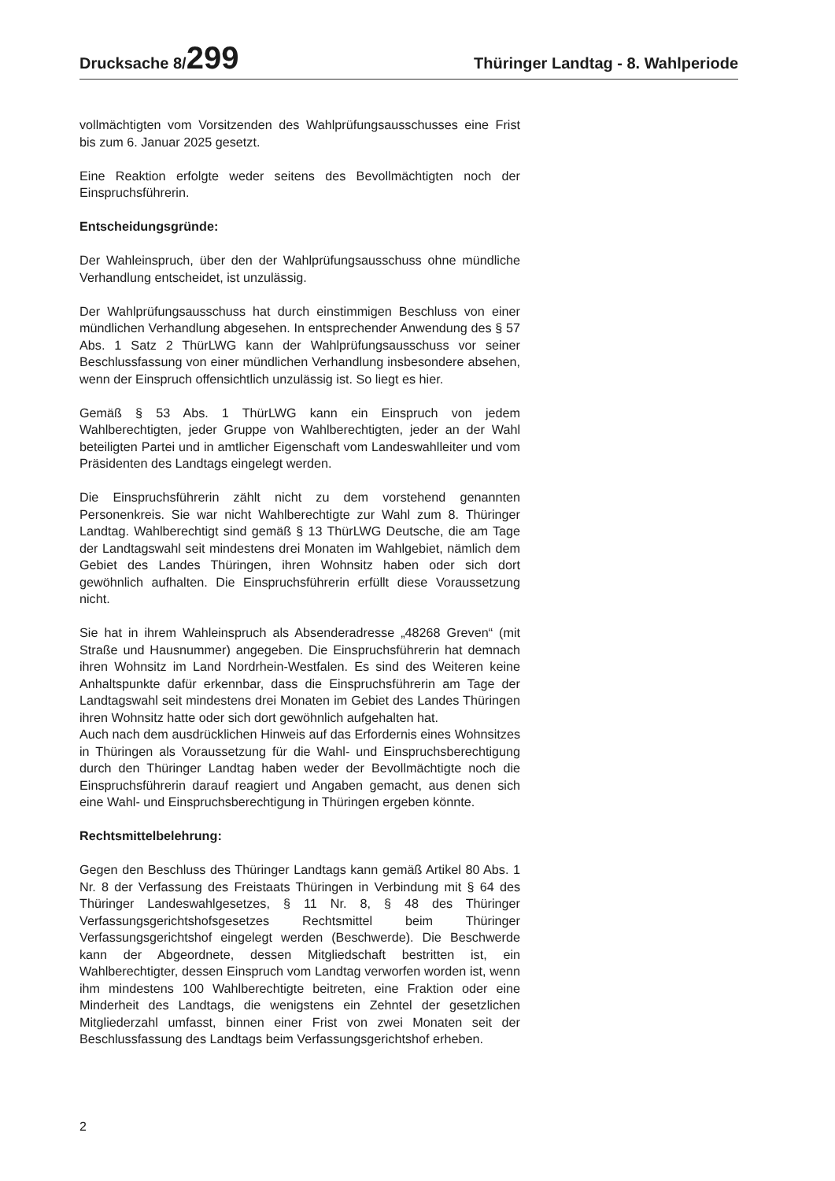Drucksache 8/299
Thüringer Landtag - 8. Wahlperiode
vollmächtigten vom Vorsitzenden des Wahlprüfungsausschusses eine Frist bis zum 6. Januar 2025 gesetzt.
Eine Reaktion erfolgte weder seitens des Bevollmächtigten noch der Einspruchsführerin.
Entscheidungsgründe:
Der Wahleinspruch, über den der Wahlprüfungsausschuss ohne mündliche Verhandlung entscheidet, ist unzulässig.
Der Wahlprüfungsausschuss hat durch einstimmigen Beschluss von einer mündlichen Verhandlung abgesehen. In entsprechender Anwendung des § 57 Abs. 1 Satz 2 ThürLWG kann der Wahlprüfungsausschuss vor seiner Beschlussfassung von einer mündlichen Verhandlung insbesondere absehen, wenn der Einspruch offensichtlich unzulässig ist. So liegt es hier.
Gemäß § 53 Abs. 1 ThürLWG kann ein Einspruch von jedem Wahlberechtigten, jeder Gruppe von Wahlberechtigten, jeder an der Wahl beteiligten Partei und in amtlicher Eigenschaft vom Landeswahlleiter und vom Präsidenten des Landtags eingelegt werden.
Die Einspruchsführerin zählt nicht zu dem vorstehend genannten Personenkreis. Sie war nicht Wahlberechtigte zur Wahl zum 8. Thüringer Landtag. Wahlberechtigt sind gemäß § 13 ThürLWG Deutsche, die am Tage der Landtagswahl seit mindestens drei Monaten im Wahlgebiet, nämlich dem Gebiet des Landes Thüringen, ihren Wohnsitz haben oder sich dort gewöhnlich aufhalten. Die Einspruchsführerin erfüllt diese Voraussetzung nicht.
Sie hat in ihrem Wahleinspruch als Absenderadresse „48268 Greven“ (mit Straße und Hausnummer) angegeben. Die Einspruchsführerin hat demnach ihren Wohnsitz im Land Nordrhein-Westfalen. Es sind des Weiteren keine Anhaltspunkte dafür erkennbar, dass die Einspruchsführerin am Tage der Landtagswahl seit mindestens drei Monaten im Gebiet des Landes Thüringen ihren Wohnsitz hatte oder sich dort gewöhnlich aufgehalten hat.
Auch nach dem ausdrücklichen Hinweis auf das Erfordernis eines Wohnsitzes in Thüringen als Voraussetzung für die Wahl- und Einspruchsberechtigung durch den Thüringer Landtag haben weder der Bevollmächtigte noch die Einspruchsführerin darauf reagiert und Angaben gemacht, aus denen sich eine Wahl- und Einspruchsberechtigung in Thüringen ergeben könnte.
Rechtsmittelbelehrung:
Gegen den Beschluss des Thüringer Landtags kann gemäß Artikel 80 Abs. 1 Nr. 8 der Verfassung des Freistaats Thüringen in Verbindung mit § 64 des Thüringer Landeswahlgesetzes, § 11 Nr. 8, § 48 des Thüringer Verfassungsgerichtshofsgesetzes Rechtsmittel beim Thüringer Verfassungsgerichtshof eingelegt werden (Beschwerde). Die Beschwerde kann der Abgeordnete, dessen Mitgliedschaft bestritten ist, ein Wahlberechtigter, dessen Einspruch vom Landtag verworfen worden ist, wenn ihm mindestens 100 Wahlberechtigte beitreten, eine Fraktion oder eine Minderheit des Landtags, die wenigstens ein Zehntel der gesetzlichen Mitgliederzahl umfasst, binnen einer Frist von zwei Monaten seit der Beschlussfassung des Landtags beim Verfassungsgerichtshof erheben.
2